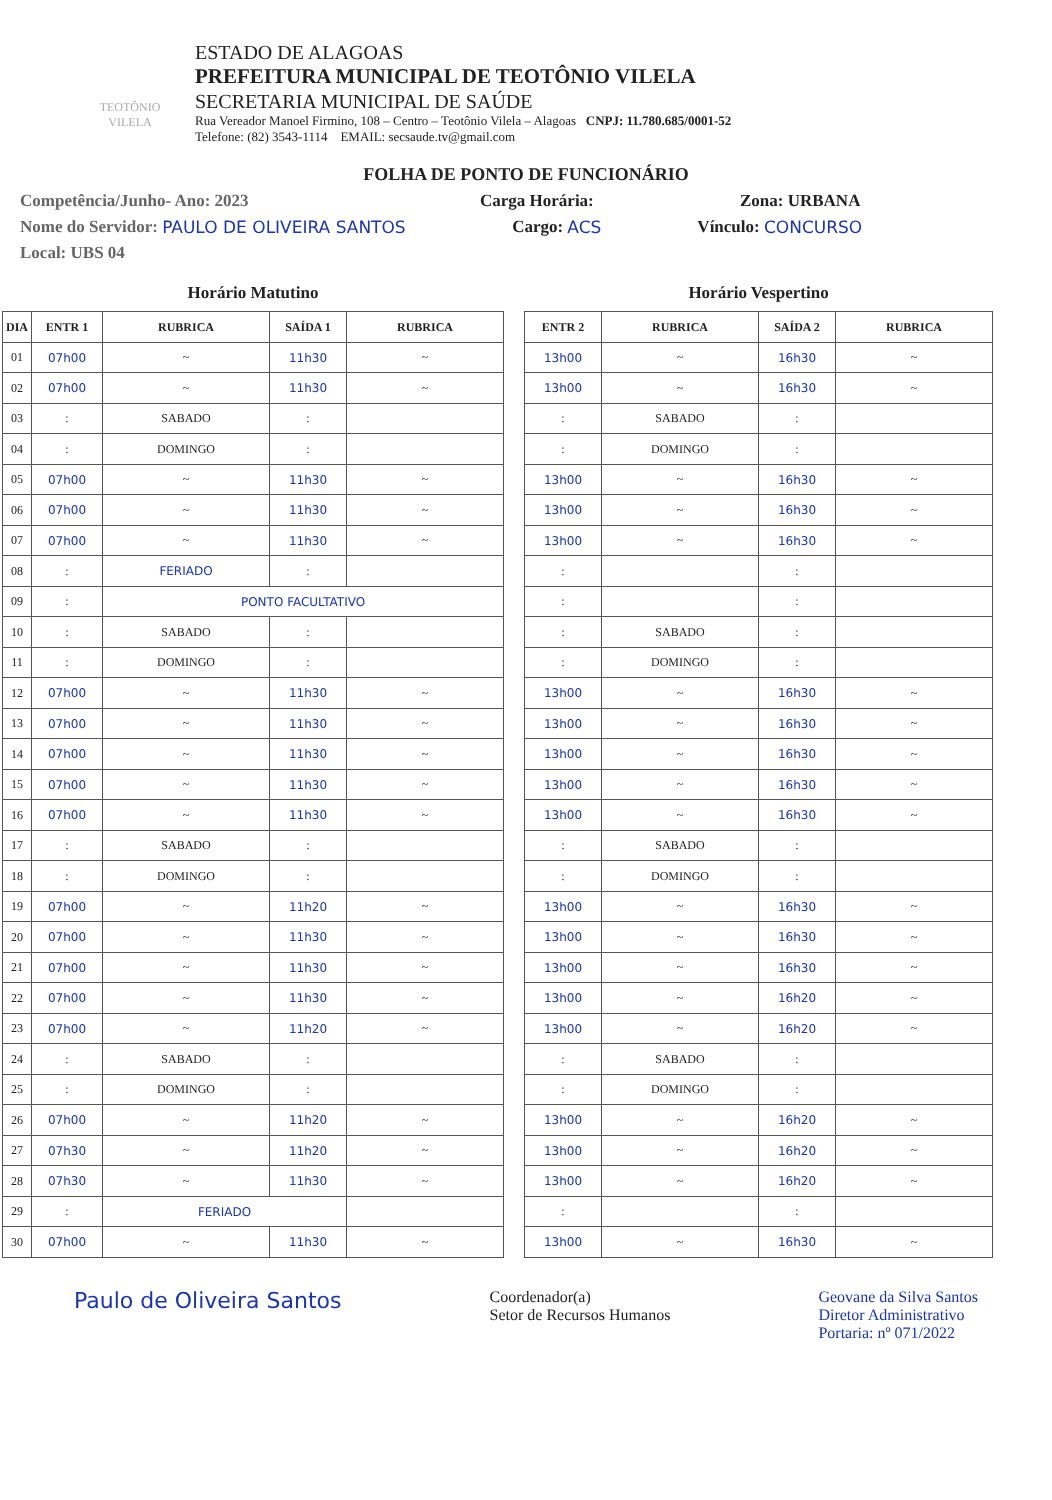TEOTÔNIO VILELA
ESTADO DE ALAGOAS
PREFEITURA MUNICIPAL DE TEOTÔNIO VILELA
SECRETARIA MUNICIPAL DE SAÚDE
Rua Vereador Manoel Firmino, 108 – Centro – Teotônio Vilela – Alagoas CNPJ: 11.780.685/0001-52
Telefone: (82) 3543-1114 EMAIL: secsaude.tv@gmail.com
FOLHA DE PONTO DE FUNCIONÁRIO
Competência/Junho- Ano: 2023 Carga Horária: Zona: URBANA
Nome do Servidor: PAULO DE OLIVEIRA SANTOS Cargo: ACS Vínculo: CONCURSO
Local: UBS 04
Horário Matutino
| DIA | ENTR 1 | RUBRICA | SAÍDA 1 | RUBRICA |
| --- | --- | --- | --- | --- |
| 01 | 07h00 | ~ | 11h30 | ~ |
| 02 | 07h00 | ~ | 11h30 | ~ |
| 03 | : | SABADO | : | |
| 04 | : | DOMINGO | : | |
| 05 | 07h00 | ~ | 11h30 | ~ |
| 06 | 07h00 | ~ | 11h30 | ~ |
| 07 | 07h00 | ~ | 11h30 | ~ |
| 08 | : | FERIADO | : | |
| 09 | : | PONTO FACULTATIVO | | |
| 10 | : | SABADO | : | |
| 11 | : | DOMINGO | : | |
| 12 | 07h00 | ~ | 11h30 | ~ |
| 13 | 07h00 | ~ | 11h30 | ~ |
| 14 | 07h00 | ~ | 11h30 | ~ |
| 15 | 07h00 | ~ | 11h30 | ~ |
| 16 | 07h00 | ~ | 11h30 | ~ |
| 17 | : | SABADO | : | |
| 18 | : | DOMINGO | : | |
| 19 | 07h00 | ~ | 11h20 | ~ |
| 20 | 07h00 | ~ | 11h30 | ~ |
| 21 | 07h00 | ~ | 11h30 | ~ |
| 22 | 07h00 | ~ | 11h30 | ~ |
| 23 | 07h00 | ~ | 11h20 | ~ |
| 24 | : | SABADO | : | |
| 25 | : | DOMINGO | : | |
| 26 | 07h00 | ~ | 11h20 | ~ |
| 27 | 07h30 | ~ | 11h20 | ~ |
| 28 | 07h30 | ~ | 11h30 | ~ |
| 29 | : | FERIADO | | |
| 30 | 07h00 | ~ | 11h30 | ~ |
Horário Vespertino
| ENTR 2 | RUBRICA | SAÍDA 2 | RUBRICA |
| --- | --- | --- | --- |
| 13h00 | ~ | 16h30 | ~ |
| 13h00 | ~ | 16h30 | ~ |
| : | SABADO | : | |
| : | DOMINGO | : | |
| 13h00 | ~ | 16h30 | ~ |
| 13h00 | ~ | 16h30 | ~ |
| 13h00 | ~ | 16h30 | ~ |
| : | | : | |
| : | | : | |
| : | SABADO | : | |
| : | DOMINGO | : | |
| 13h00 | ~ | 16h30 | ~ |
| 13h00 | ~ | 16h30 | ~ |
| 13h00 | ~ | 16h30 | ~ |
| 13h00 | ~ | 16h30 | ~ |
| 13h00 | ~ | 16h30 | ~ |
| : | SABADO | : | |
| : | DOMINGO | : | |
| 13h00 | ~ | 16h30 | ~ |
| 13h00 | ~ | 16h30 | ~ |
| 13h00 | ~ | 16h30 | ~ |
| 13h00 | ~ | 16h20 | ~ |
| 13h00 | ~ | 16h20 | ~ |
| : | SABADO | : | |
| : | DOMINGO | : | |
| 13h00 | ~ | 16h20 | ~ |
| 13h00 | ~ | 16h20 | ~ |
| 13h00 | ~ | 16h20 | ~ |
| : | | : | |
| 13h00 | ~ | 16h30 | ~ |
Paulo de Oliveira Santos Coordenador(a)
Setor de Recursos Humanos Geovane da Silva Santos
Diretor Administrativo
Portaria: nº 071/2022